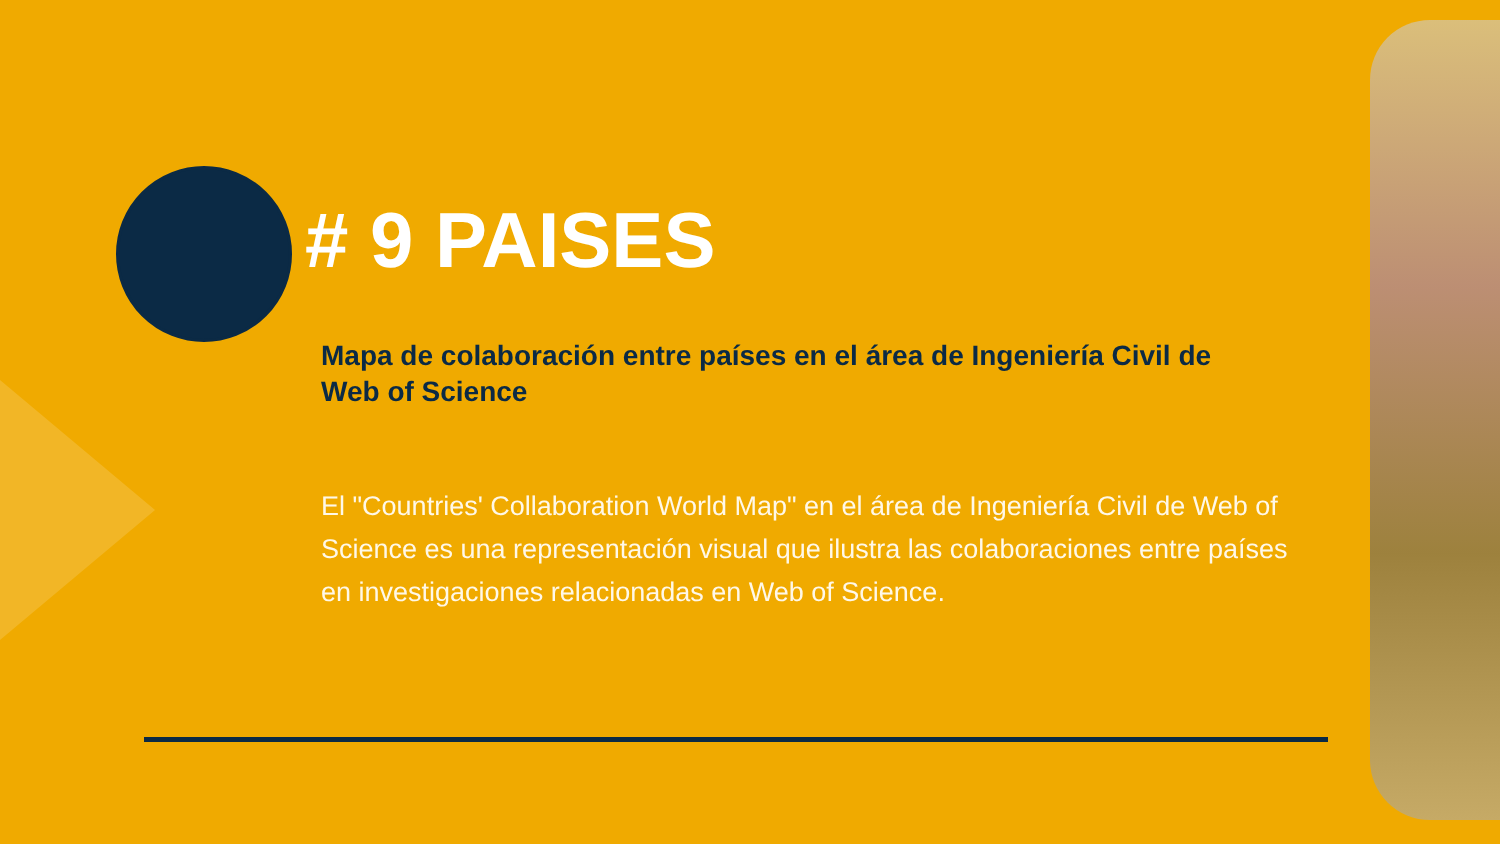# 9 PAISES
Mapa de colaboración entre países en el área de Ingeniería Civil de Web of Science
El "Countries' Collaboration World Map" en el área de Ingeniería Civil de Web of Science es una representación visual que ilustra las colaboraciones entre países en investigaciones relacionadas en Web of Science.